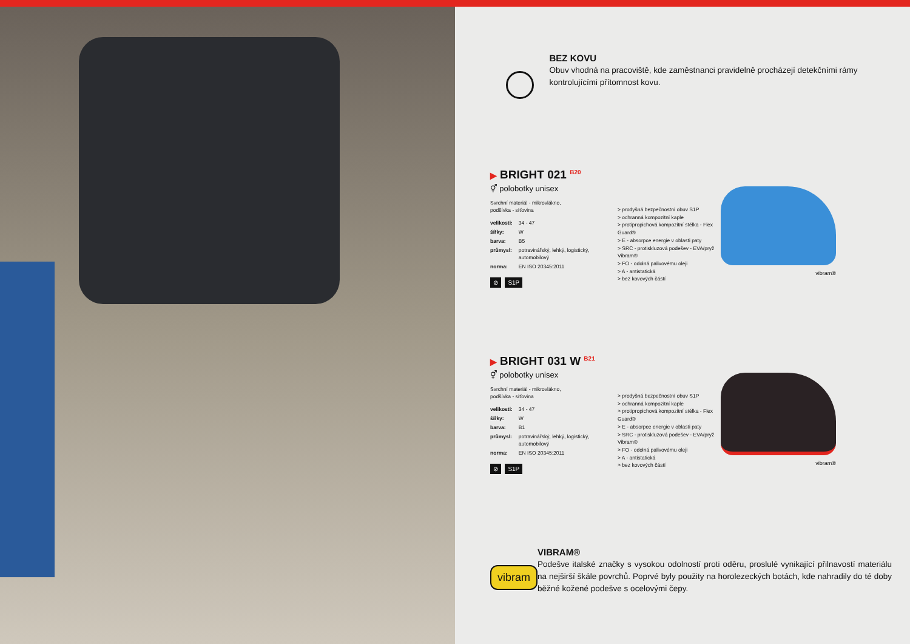BEZ KOVU
Obuv vhodná na pracoviště, kde zaměstnanci pravidelně procházejí detekčními rámy kontrolujícími přítomnost kovu.
▶ BRIGHT 021 <sup>B20</sup>
⚥ polobotky unisex
Svrchní materiál - mikrovlákno,
podšívka - síťovina
| velikosti: | 34 - 47 |
| šířky: | W |
| barva: | B5 |
| průmysl: | potravinářský, lehký, logistický, automobilový |
| norma: | EN ISO 20345:2011 |
⊘ S1P
> prodyšná bezpečnostní obuv S1P
> ochranná kompozitní kaple
> protipropichová kompozitní stélka - Flex Guard®
> E - absorpce energie v oblasti paty
> SRC - protiskluzová podešev - EVA/pryž Vibram®
> FO - odolná palivovému oleji
> A - antistatická
> bez kovových částí
vibram®
▶ BRIGHT 031 W <sup>B21</sup>
⚥ polobotky unisex
Svrchní materiál - mikrovlákno,
podšívka - síťovina
| velikosti: | 34 - 47 |
| šířky: | W |
| barva: | B1 |
| průmysl: | potravinářský, lehký, logistický, automobilový |
| norma: | EN ISO 20345:2011 |
⊘ S1P
> prodyšná bezpečnostní obuv S1P
> ochranná kompozitní kaple
> protipropichová kompozitní stélka - Flex Guard®
> E - absorpce energie v oblasti paty
> SRC - protiskluzová podešev - EVA/pryž Vibram®
> FO - odolná palivovému oleji
> A - antistatická
> bez kovových částí
vibram®
vibram
VIBRAM®
Podešve italské značky s vysokou odolností proti oděru, proslulé vynikající přilnavostí materiálu na nejširší škále povrchů. Poprvé byly použity na horolezeckých botách, kde nahradily do té doby běžné kožené podešve s ocelovými čepy.